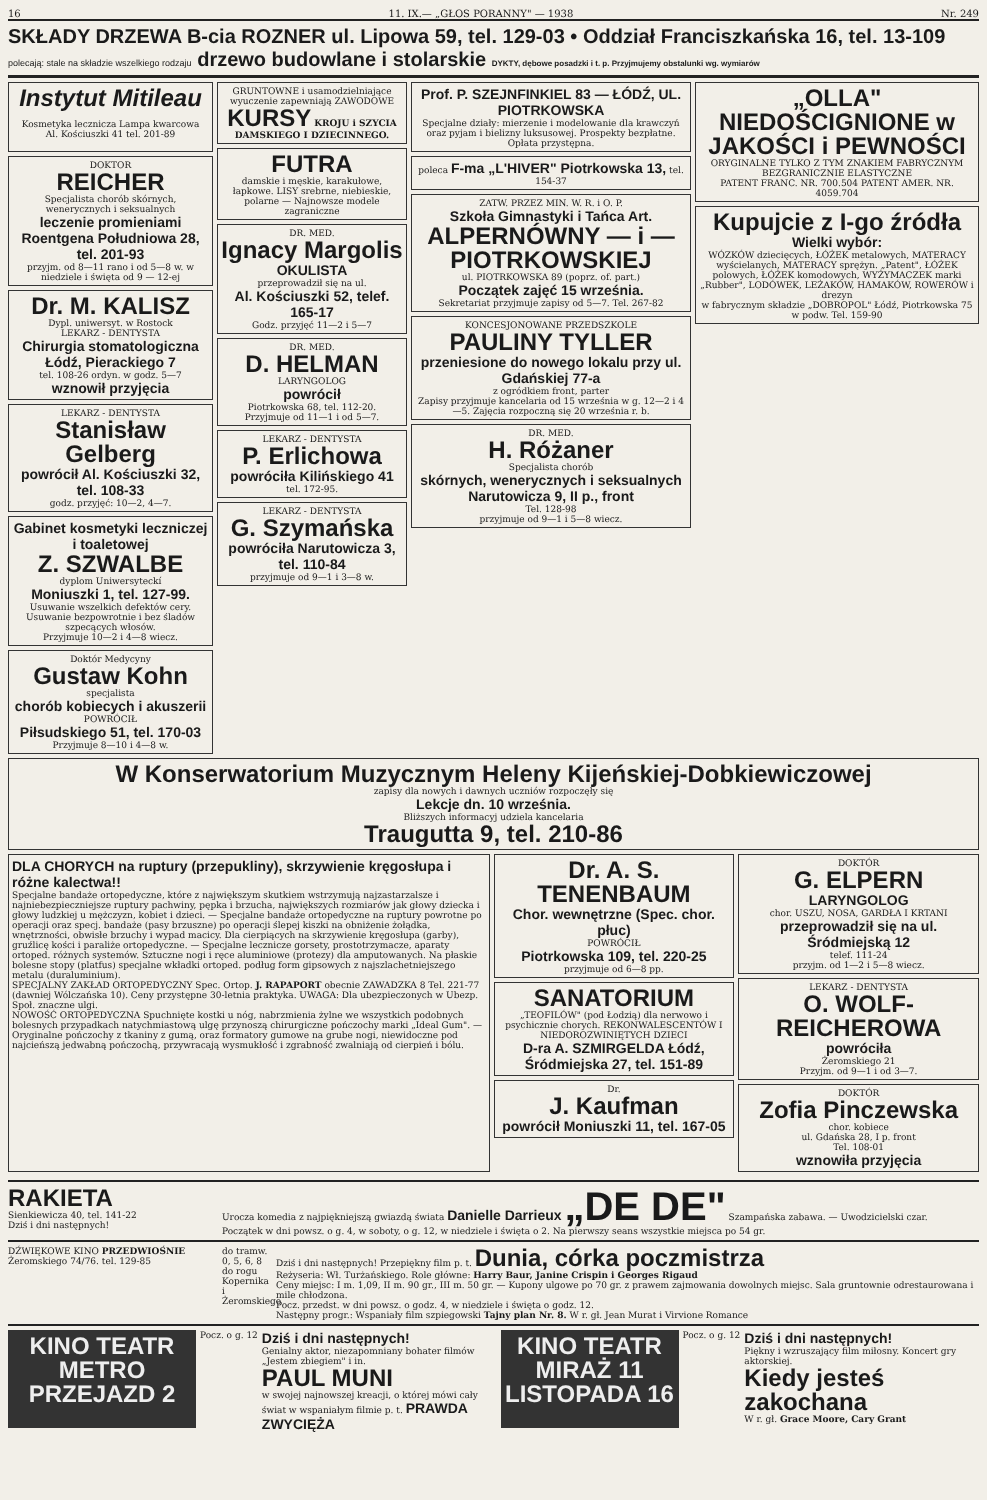16 11. IX.— „GŁOS PORANNY" — 1938 Nr. 249
SKŁADY DRZEWA B-cia ROZNER ul. Lipowa 59, tel. 129-03 • Oddział Franciszkańska 16, tel. 13-109 polecają: stale na składzie wszelkiego rodzaju drzewo budowlane i stolarskie DYKTY, dębowe posadzki i t. p. Przyjmujemy obstalunki wg. wymiarów
Instytut Mitileau
Kosmetyka lecznicza Lampa kwarcowa
Al. Kościuszki 41 tel. 201-89
DOKTOR
REICHER
Specjalista chorób skórnych, wenerycznych i seksualnych
leczenie promieniami Roentgena Południowa 28, tel. 201-93
przyjm. od 8—11 rano i od 5—8 w. w niedziele i święta od 9 — 12-ej
Dr. M. KALISZ
Dypl. uniwersyt. w Rostock
LEKARZ - DENTYSTA
Chirurgia stomatologiczna Łódź, Pierackiego 7
tel. 108-26 ordyn. w godz. 5—7
wznowił przyjęcia
LEKARZ - DENTYSTA
Stanisław Gelberg
powrócił Al. Kościuszki 32, tel. 108-33
godz. przyjęć: 10—2, 4—7.
Gabinet kosmetyki leczniczej i toaletowej
Z. SZWALBE
dyplom Uniwersyteckí
Moniuszki 1, tel. 127-99.
Usuwanie wszelkich defektów cery. Usuwanie bezpowrotnie i bez śladów szpecących włosów.
Przyjmuje 10—2 i 4—8 wiecz.
Doktór Medycyny
Gustaw Kohn
specjalista
chorób kobiecych i akuszerii
POWRÓCIŁ
Piłsudskiego 51, tel. 170-03
Przyjmuje 8—10 i 4—8 w.
GRUNTOWNE i usamodzielniające wyuczenie zapewniają ZAWODOWE KURSY KROJU i SZYCIA DAMSKIEGO I DZIECINNEGO.
FUTRA
damskie i męskie, karakułowe, łapkowe. LISY srebrne, niebieskie, polarne — Najnowsze modele zagraniczne
DR. MED.
Ignacy Margolis
OKULISTA
przeprowadził się na ul.
Al. Kościuszki 52, telef. 165-17
Godz. przyjęć 11—2 i 5—7
DR. MED.
D. HELMAN
LARYNGOLOG
powrócił
Piotrkowska 68, tel. 112-20.
Przyjmuje od 11—1 i od 5—7.
LEKARZ - DENTYSTA
P. Erlichowa
powróciła Kilińskiego 41
tel. 172-95.
LEKARZ - DENTYSTA
G. Szymańska
powróciła Narutowicza 3, tel. 110-84
przyjmuje od 9—1 i 3—8 w.
Prof. P. SZEJNFINKIEL 83 — ŁÓDŹ, UL. PIOTRKOWSKA
Specjalne działy: mierzenie i modelowanie dla krawczyń oraz pyjam i bielizny luksusowej. Prospekty bezpłatne. Opłata przystępna.
poleca F-ma „L'HIVER" Piotrkowska 13, tel. 154-37
ZATW. PRZEZ MIN. W. R. i O. P.
Szkoła Gimnastyki i Tańca Art.
ALPERNÓWNY — i — PIOTRKOWSKIEJ
ul. PIOTRKOWSKA 89 (poprz. of. part.)
Początek zajęć 15 września.
Sekretariat przyjmuje zapisy od 5—7. Tel. 267-82
KONCESJONOWANE PRZEDSZKOLE
PAULINY TYLLER
przeniesione do nowego lokalu przy ul. Gdańskiej 77-a
z ogródkiem front, parter
Zapisy przyjmuje kancelaria od 15 września w g. 12—2 i 4—5. Zajęcia rozpoczną się 20 września r. b.
DR. MED.
H. Różaner
Specjalista chorób
skórnych, wenerycznych i seksualnych Narutowicza 9, II p., front
Tel. 128-98
przyjmuje od 9—1 i 5—8 wiecz.
„OLLA" NIEDOŚCIGNIONE w JAKOŚCI i PEWNOŚCI
ORYGINALNE TYLKO Z TYM ZNAKIEM FABRYCZNYM
BEZGRANICZNIE ELASTYCZNE
PATENT FRANC. NR. 700.504 PATENT AMER. NR. 4059.704
Kupujcie z I-go źródła
Wielki wybór:
WÓZKÓW dziecięcych, ŁÓŻEK metalowych, MATERACY wyścielanych, MATERACY sprężyn. „Patent", ŁÓŻEK polowych, ŁÓŻEK komodowych, WYŻYMACZEK marki „Rubber", LODÓWEK, LEŻAKÓW, HAMAKÓW, ROWERÓW i drezyn
w fabrycznym składzie „DOBROPOL" Łódź, Piotrkowska 75 w podw. Tel. 159-90
W Konserwatorium Muzycznym Heleny Kijeńskiej-Dobkiewiczowej
zapisy dla nowych i dawnych uczniów rozpoczęły się
Lekcje dn. 10 września.
Bliższych informacyj udziela kancelaria
Traugutta 9, tel. 210-86
DLA CHORYCH na ruptury (przepukliny), skrzywienie kręgosłupa i różne kalectwa!!
Specjalne bandaże ortopedyczne, które z największym skutkiem wstrzymują najzastarzalsze i najniebezpieczniejsze ruptury pachwiny, pępka i brzucha, największych rozmiarów jak głowy dziecka i głowy ludzkiej u mężczyzn, kobiet i dzieci. — Specjalne bandaże ortopedyczne na ruptury powrotne po operacji oraz specj. bandaże (pasy brzuszne) po operacji ślepej kiszki na obniżenie żołądka, wnętrzności, obwisłe brzuchy i wypad macicy. Dla cierpiących na skrzywienie kręgosłupa (garby), gruźlicę kości i paraliże ortopedyczne. — Specjalne lecznicze gorsety, prostotrzymacze, aparaty ortoped. różnych systemów. Sztuczne nogi i ręce aluminiowe (protezy) dla amputowanych. Na płaskie bolesne stopy (platfus) specjalne wkładki ortoped. podług form gipsowych z najszlachetniejszego metalu (duraluminium).
SPECJALNY ZAKŁAD ORTOPEDYCZNY Spec. Ortop. J. RAPAPORT obecnie ZAWADZKA 8 Tel. 221-77 (dawniej Wólczańska 10). Ceny przystępne 30-letnia praktyka. UWAGA: Dla ubezpieczonych w Ubezp. Społ. znaczne ulgi.
NOWOŚĆ ORTOPEDYCZNA Spuchnięte kostki u nóg, nabrzmienia żylne we wszystkich podobnych bolesnych przypadkach natychmiastową ulgę przynoszą chirurgiczne pończochy marki „Ideal Gum". — Oryginalne pończochy z tkaniny z gumą, oraz formatory gumowe na grube nogi, niewidoczne pod najcieńszą jedwabną pończochą, przywracają wysmukłość i zgrabność zwalniają od cierpień i bólu.
Dr. A. S. TENENBAUM
Chor. wewnętrzne (Spec. chor. płuc)
POWRÓCIŁ
Piotrkowska 109, tel. 220-25
przyjmuje od 6—8 pp.
SANATORIUM
„TEOFILÓW" (pod Łodzią) dla nerwowo i psychicznie chorych. REKONWALESCENTÓW I NIEDOROZWINIĘTYCH DZIECI
D-ra A. SZMIRGELDA Łódź, Śródmiejska 27, tel. 151-89
Dr.
J. Kaufman
powrócił Moniuszki 11, tel. 167-05
DOKTÓR
G. ELPERN
LARYNGOLOG
chor. USZU, NOSA, GARDŁA I KRTANI
przeprowadził się na ul. Śródmiejską 12
telef. 111-24
przyjm. od 1—2 i 5—8 wiecz.
LEKARZ - DENTYSTA
O. WOLF-REICHEROWA
powróciła
Żeromskiego 21
Przyjm. od 9—1 i od 3—7.
DOKTÓR
Zofia Pinczewska
chor. kobiece
ul. Gdańska 28, I p. front
Tel. 108-01
wznowiła przyjęcia
RAKIETA
Sienkiewicza 40, tel. 141-22
Dziś i dni następnych!
Urocza komedia z najpiękniejszą gwiazdą świata Danielle Darrieux „DE DE" Szampańska zabawa. — Uwodzicielski czar.
Początek w dni powsz. o g. 4, w soboty, o g. 12, w niedziele i święta o 2. Na pierwszy seans wszystkie miejsca po 54 gr.
DŹWIĘKOWE KINO PRZEDWIOŚNIE
Żeromskiego 74/76. tel. 129-85
do tramw. 0, 5, 6, 8 do rogu Kopernika i Żeromskiego
Dziś i dni następnych! Przepiękny film p. t. Dunia, córka poczmistrza
Reżyseria: Wł. Turżańskiego. Role główne: Harry Baur, Janine Crispin i Georges Rigaud
Ceny miejsc: I m. 1,09, II m. 90 gr., III m. 50 gr. — Kupony ulgowe po 70 gr. z prawem zajmowania dowolnych miejsc. Sala gruntownie odrestaurowana i mile chłodzona.
Pocz. przedst. w dni powsz. o godz. 4, w niedziele i święta o godz. 12.
Następny progr.: Wspaniały film szpiegowski Tajny plan Nr. 8. W r. gł. Jean Murat i Virvione Romance
KINO TEATR METRO PRZEJAZD 2
Pocz. o g. 12
Dziś i dni następnych!
Genialny aktor, niezapomniany bohater filmów „Jestem zbiegiem" i in.
PAUL MUNI
w swojej najnowszej kreacji, o której mówi cały świat w wspaniałym filmie p. t. PRAWDA ZWYCIĘŻA
KINO TEATR MIRAŻ 11 LISTOPADA 16
Pocz. o g. 12
Dziś i dni następnych!
Piękny i wzruszający film miłosny. Koncert gry aktorskiej.
Kiedy jesteś zakochana
W r. gł. Grace Moore, Cary Grant